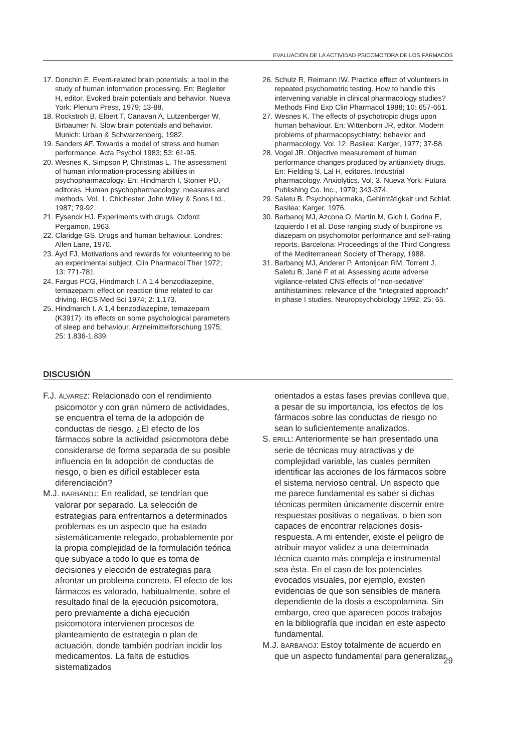EVALUACIÓN DE LA ACTIVIDAD PSICOMOTORA DE LOS FÁRMACOS
17. Donchin E. Event-related brain potentials: a tool in the study of human information processing. En: Begleiter H, editor. Evoked brain potentials and behavior. Nueva York: Plenum Press, 1979; 13-88.
18. Rockstroh B, Elbert T, Canavan A, Lutzenberger W, Birbaumer N. Slow brain potentials and behavior. Munich: Urban & Schwarzenberg, 1982.
19. Sanders AF. Towards a model of stress and human performance. Acta Psychol 1983; 53: 61-95.
20. Wesnes K, Simpson P, Christmas L. The assessment of human information-processing abilities in psychopharmacology. En: Hindmarch I, Stonier PD, editores. Human psychopharmacology: measures and methods. Vol. 1. Chichester: John Wiley & Sons Ltd., 1987; 79-92.
21. Eysenck HJ. Experiments with drugs. Oxford: Pergamon, 1963.
22. Claridge GS. Drugs and human behaviour. Londres: Allen Lane, 1970.
23. Ayd FJ. Motivations and rewards for volunteering to be an experimental subject. Clin Pharmacol Ther 1972; 13: 771-781.
24. Fargus PCG, Hindmarch I. A 1,4 benzodiazepine, temazepam: effect on reaction time related to car driving. IRCS Med Sci 1974; 2: 1.173.
25. Hindmarch I. A 1,4 benzodiazepine, temazepam (K3917): its effects on some psychological parameters of sleep and behaviour. Arzneimittelforschung 1975; 25: 1.836-1.839.
26. Schulz R, Reimann IW. Practice effect of volunteers in repeated psychometric testing. How to handle this intervening variable in clinical pharmacology studies? Methods Find Exp Clin Pharmacol 1988; 10: 657-661.
27. Wesnes K. The effects of psychotropic drugs upon human behaviour. En: Wittenborn JR, editor. Modern problems of pharmacopsychiatry: behavior and pharmacology. Vol. 12. Basilea: Karger, 1977; 37-58.
28. Vogel JR. Objective measurement of human performance changes produced by antianxiety drugs. En: Fielding S, Lal H, editores. Industrial pharmacology. Anxiolytics. Vol. 3. Nueva York: Futura Publishing Co. Inc., 1979; 343-374.
29. Saletu B. Psychopharmaka, Gehirntätigkeit und Schlaf. Basilea: Karger, 1976.
30. Barbanoj MJ, Azcona O, Martín M, Gich I, Gorina E, Izquierdo I et al. Dose ranging study of buspirone vs diazepam on psychomotor performance and self-rating reports. Barcelona: Proceedings of the Third Congress of the Mediterranean Society of Therapy, 1988.
31. Barbanoj MJ, Anderer P, Antonijoan RM, Torrent J, Saletu B, Jané F et al. Assessing acute adverse vigilance-related CNS effects of “non-sedative” antihistamines: relevance of the “integrated approach” in phase I studies. Neuropsychobiology 1992; 25: 65.
DISCUSIÓN
F.J. ÁLVAREZ: Relacionado con el rendimiento psicomotor y con gran número de actividades, se encuentra el tema de la adopción de conductas de riesgo. ¿El efecto de los fármacos sobre la actividad psicomotora debe considerarse de forma separada de su posible influencia en la adopción de conductas de riesgo, o bien es difícil establecer esta diferenciación?
M.J. BARBANOJ: En realidad, se tendrían que valorar por separado. La selección de estrategias para enfrentarnos a determinados problemas es un aspecto que ha estado sistemáticamente relegado, probablemente por la propia complejidad de la formulación teórica que subyace a todo lo que es toma de decisiones y elección de estrategias para afrontar un problema concreto. El efecto de los fármacos es valorado, habitualmente, sobre el resultado final de la ejecución psicomotora, pero previamente a dicha ejecución psicomotora intervienen procesos de planteamiento de estrategia o plan de actuación, donde también podrían incidir los medicamentos. La falta de estudios sistematizados
orientados a estas fases previas conlleva que, a pesar de su importancia, los efectos de los fármacos sobre las conductas de riesgo no sean lo suficientemente analizados.
S. ERILL: Anteriormente se han presentado una serie de técnicas muy atractivas y de complejidad variable, las cuales permiten identificar las acciones de los fármacos sobre el sistema nervioso central. Un aspecto que me parece fundamental es saber si dichas técnicas permiten únicamente discernir entre respuestas positivas o negativas, o bien son capaces de encontrar relaciones dosis-respuesta. A mi entender, existe el peligro de atribuir mayor validez a una determinada técnica cuanto más compleja e instrumental sea ésta. En el caso de los potenciales evocados visuales, por ejemplo, existen evidencias de que son sensibles de manera dependiente de la dosis a escopolamina. Sin embargo, creo que aparecen pocos trabajos en la bibliografía que incidan en este aspecto fundamental.
M.J. BARBANOJ: Estoy totalmente de acuerdo en que un aspecto fundamental para generalizar
29